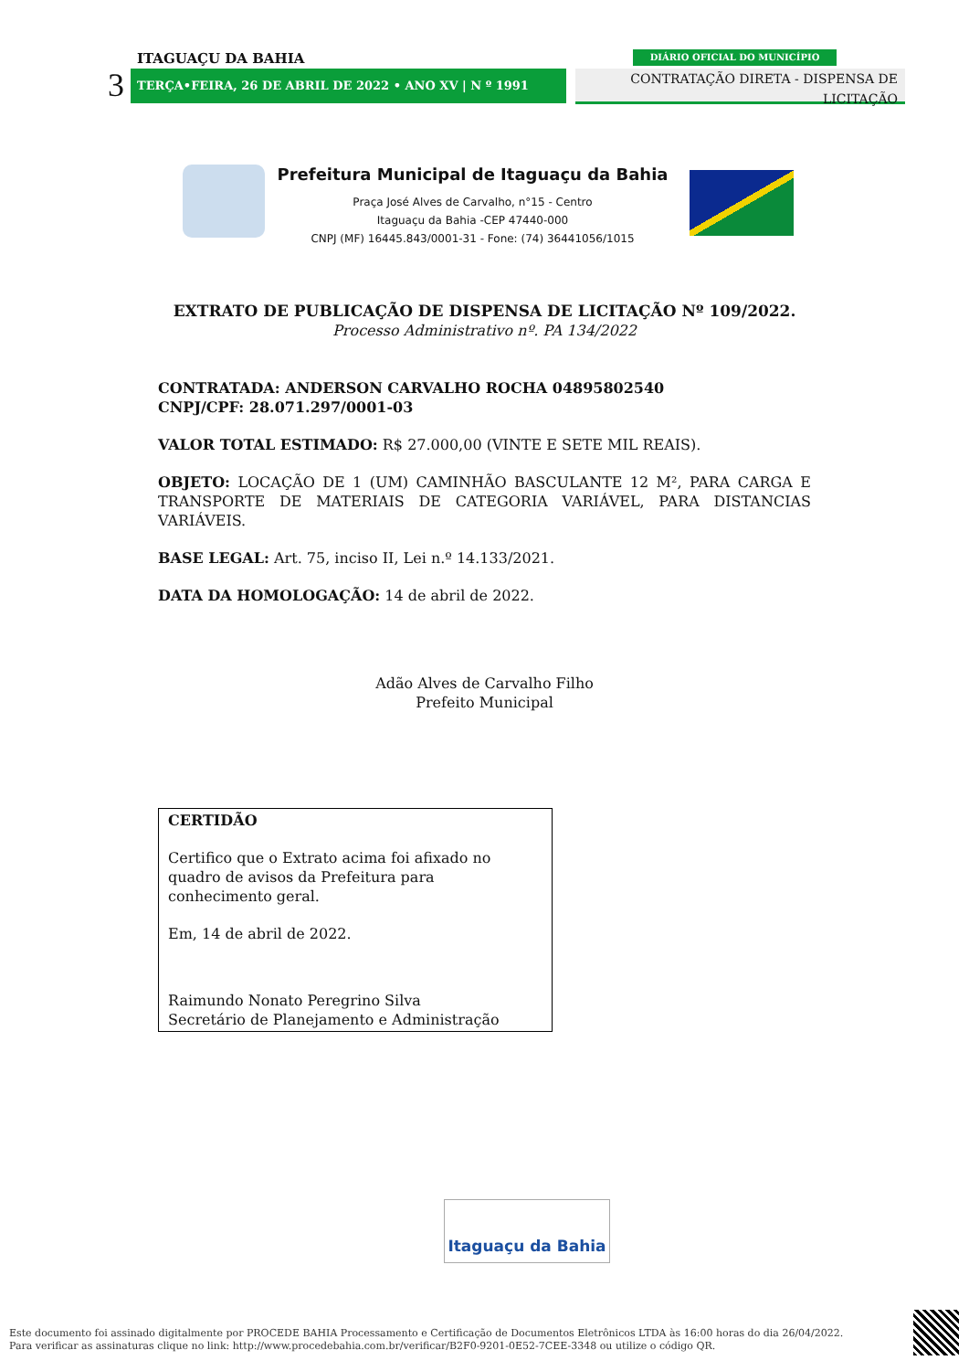ITAGUAÇU DA BAHIA
3 TERÇA•FEIRA, 26 DE ABRIL DE 2022 • ANO XV | N º 1991
DIÁRIO OFICIAL DO MUNICÍPIO
CONTRATAÇÃO DIRETA - DISPENSA DE LICITAÇÃO
Prefeitura Municipal de Itaguaçu da Bahia
Praça José Alves de Carvalho, n°15 - Centro
Itaguaçu da Bahia -CEP 47440-000
CNPJ (MF) 16445.843/0001-31 - Fone: (74) 36441056/1015
EXTRATO DE PUBLICAÇÃO DE DISPENSA DE LICITAÇÃO Nº 109/2022.
Processo Administrativo nº. PA 134/2022
CONTRATADA: ANDERSON CARVALHO ROCHA 04895802540
CNPJ/CPF: 28.071.297/0001-03
VALOR TOTAL ESTIMADO: R$ 27.000,00 (VINTE E SETE MIL REAIS).
OBJETO: LOCAÇÃO DE 1 (UM) CAMINHÃO BASCULANTE 12 M², PARA CARGA E TRANSPORTE DE MATERIAIS DE CATEGORIA VARIÁVEL, PARA DISTANCIAS VARIÁVEIS.
BASE LEGAL: Art. 75, inciso II, Lei n.º 14.133/2021.
DATA DA HOMOLOGAÇÃO: 14 de abril de 2022.
Adão Alves de Carvalho Filho
Prefeito Municipal
CERTIDÃO
Certifico que o Extrato acima foi afixado no quadro de avisos da Prefeitura para conhecimento geral.
Em, 14 de abril de 2022.
Raimundo Nonato Peregrino Silva
Secretário de Planejamento e Administração
Itaguaçu da Bahia
Este documento foi assinado digitalmente por PROCEDE BAHIA Processamento e Certificação de Documentos Eletrônicos LTDA às 16:00 horas do dia 26/04/2022.
Para verificar as assinaturas clique no link: http://www.procedebahia.com.br/verificar/B2F0-9201-0E52-7CEE-3348 ou utilize o código QR.